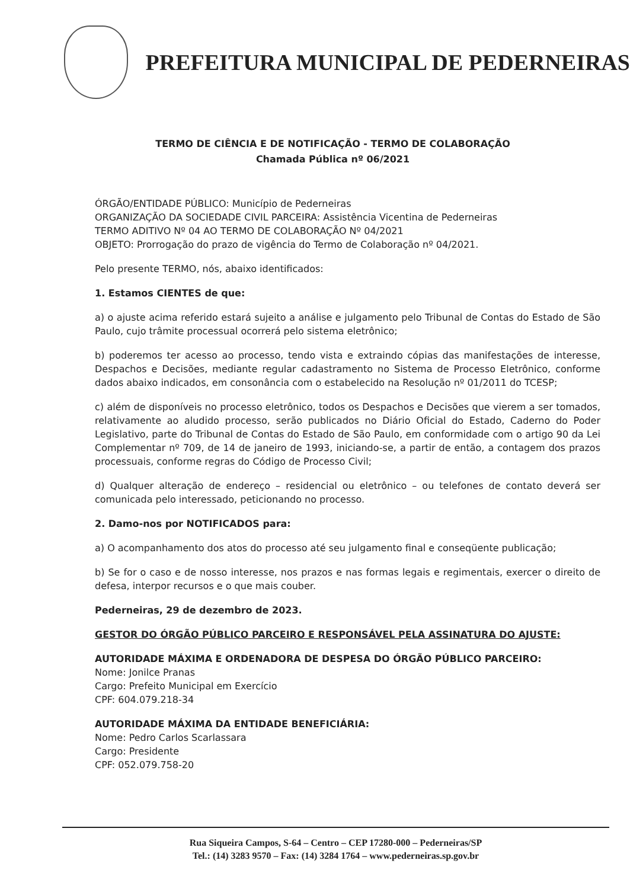PREFEITURA MUNICIPAL DE PEDERNEIRAS
TERMO DE CIÊNCIA E DE NOTIFICAÇÃO - TERMO DE COLABORAÇÃO
Chamada Pública nº 06/2021
ÓRGÃO/ENTIDADE PÚBLICO: Município de Pederneiras
ORGANIZAÇÃO DA SOCIEDADE CIVIL PARCEIRA: Assistência Vicentina de Pederneiras
TERMO ADITIVO Nº 04 AO TERMO DE COLABORAÇÃO Nº 04/2021
OBJETO: Prorrogação do prazo de vigência do Termo de Colaboração nº 04/2021.
Pelo presente TERMO, nós, abaixo identificados:
1. Estamos CIENTES de que:
a) o ajuste acima referido estará sujeito a análise e julgamento pelo Tribunal de Contas do Estado de São Paulo, cujo trâmite processual ocorrerá pelo sistema eletrônico;
b) poderemos ter acesso ao processo, tendo vista e extraindo cópias das manifestações de interesse, Despachos e Decisões, mediante regular cadastramento no Sistema de Processo Eletrônico, conforme dados abaixo indicados, em consonância com o estabelecido na Resolução nº 01/2011 do TCESP;
c) além de disponíveis no processo eletrônico, todos os Despachos e Decisões que vierem a ser tomados, relativamente ao aludido processo, serão publicados no Diário Oficial do Estado, Caderno do Poder Legislativo, parte do Tribunal de Contas do Estado de São Paulo, em conformidade com o artigo 90 da Lei Complementar nº 709, de 14 de janeiro de 1993, iniciando-se, a partir de então, a contagem dos prazos processuais, conforme regras do Código de Processo Civil;
d) Qualquer alteração de endereço – residencial ou eletrônico – ou telefones de contato deverá ser comunicada pelo interessado, peticionando no processo.
2. Damo-nos por NOTIFICADOS para:
a) O acompanhamento dos atos do processo até seu julgamento final e conseqüente publicação;
b) Se for o caso e de nosso interesse, nos prazos e nas formas legais e regimentais, exercer o direito de defesa, interpor recursos e o que mais couber.
Pederneiras, 29 de dezembro de 2023.
GESTOR DO ÓRGÃO PÚBLICO PARCEIRO E RESPONSÁVEL PELA ASSINATURA DO AJUSTE:
AUTORIDADE MÁXIMA E ORDENADORA DE DESPESA DO ÓRGÃO PÚBLICO PARCEIRO:
Nome: Jonilce Pranas
Cargo: Prefeito Municipal em Exercício
CPF: 604.079.218-34
AUTORIDADE MÁXIMA DA ENTIDADE BENEFICIÁRIA:
Nome: Pedro Carlos Scarlassara
Cargo: Presidente
CPF: 052.079.758-20
Rua Siqueira Campos, S-64 – Centro – CEP 17280-000 – Pederneiras/SP
Tel.: (14) 3283 9570 – Fax: (14) 3284 1764 – www.pederneiras.sp.gov.br